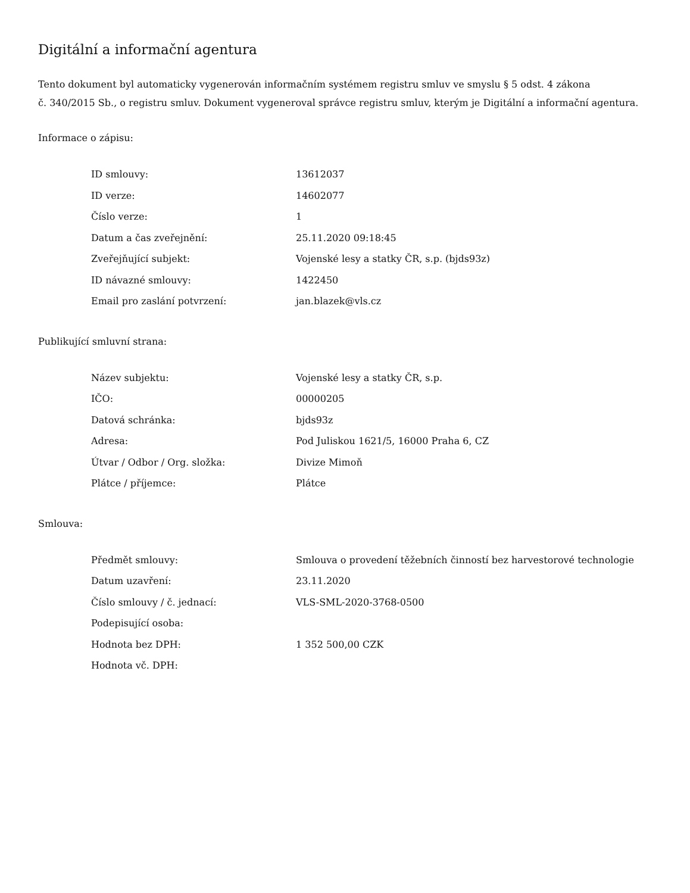Digitální a informační agentura
Tento dokument byl automaticky vygenerován informačním systémem registru smluv ve smyslu § 5 odst. 4 zákona
č. 340/2015 Sb., o registru smluv. Dokument vygeneroval správce registru smluv, kterým je Digitální a informační agentura.
Informace o zápisu:
| ID smlouvy: | 13612037 |
| ID verze: | 14602077 |
| Číslo verze: | 1 |
| Datum a čas zveřejnění: | 25.11.2020 09:18:45 |
| Zveřejňující subjekt: | Vojenské lesy a statky ČR, s.p. (bjds93z) |
| ID návazné smlouvy: | 1422450 |
| Email pro zaslání potvrzení: | jan.blazek@vls.cz |
Publikující smluvní strana:
| Název subjektu: | Vojenské lesy a statky ČR, s.p. |
| IČO: | 00000205 |
| Datová schránka: | bjds93z |
| Adresa: | Pod Juliskou 1621/5, 16000 Praha 6, CZ |
| Útvar / Odbor / Org. složka: | Divize Mimoň |
| Plátce / příjemce: | Plátce |
Smlouva:
| Předmět smlouvy: | Smlouva o provedení těžebních činností bez harvestorové technologie |
| Datum uzavření: | 23.11.2020 |
| Číslo smlouvy / č. jednací: | VLS-SML-2020-3768-0500 |
| Podepisující osoba: | |
| Hodnota bez DPH: | 1 352 500,00 CZK |
| Hodnota vč. DPH: | |